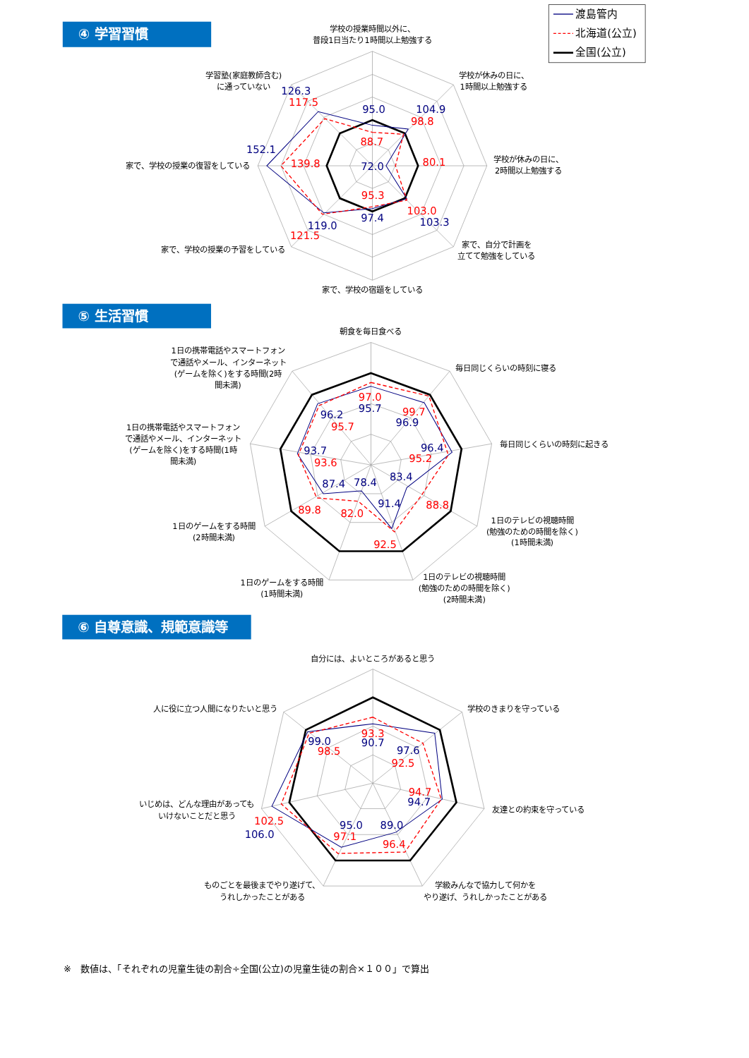④ 学習習慣
渡島管内
北海道(公立)
全国(公立)
学校の授業時間以外に、
普段1日当たり1時間以上勉強する
学校が休みの日に、
1時間以上勉強する
学校が休みの日に、
2時間以上勉強する
家で、自分で計画を
立てて勉強をしている
家で、学校の宿題をしている
家で、学校の授業の予習をしている
家で、学校の授業の復習をしている
学習塾(家庭教師含む)
に通っていない
95.0
88.7
104.9
98.8
72.0
80.1
103.0
103.3
95.3
97.4
119.0
121.5
152.1
139.8
126.3
117.5
⑤ 生活習慣
朝食を毎日食べる
毎日同じくらいの時刻に寝る
毎日同じくらいの時刻に起きる
1日のテレビの視聴時間
(勉強のための時間を除く)
(1時間未満)
1日のテレビの視聴時間
(勉強のための時間を除く)
(2時間未満)
1日のゲームをする時間
(1時間未満)
1日のゲームをする時間
(2時間未満)
1日の携帯電話やスマートフォン
で通話やメール、インターネット
(ゲームを除く)をする時間(1時
間未満)
1日の携帯電話やスマートフォン
で通話やメール、インターネット
(ゲームを除く)をする時間(2時
間未満)
97.0
95.7
99.7
96.9
96.4
95.2
83.4
88.8
91.4
92.5
78.4
82.0
87.4
89.8
93.7
93.6
96.2
95.7
⑥ 自尊意識、規範意識等
自分には、よいところがあると思う
学校のきまりを守っている
友達との約束を守っている
学級みんなで協力して何かを
やり遂げ、うれしかったことがある
ものごとを最後までやり遂げて、
うれしかったことがある
いじめは、どんな理由があっても
いけないことだと思う
人に役に立つ人間になりたいと思う
93.3
90.7
97.6
92.5
94.7
94.7
89.0
96.4
95.0
97.1
102.5
106.0
99.0
98.5
※　数値は、「それぞれの児童生徒の割合÷全国(公立)の児童生徒の割合×１００」で算出